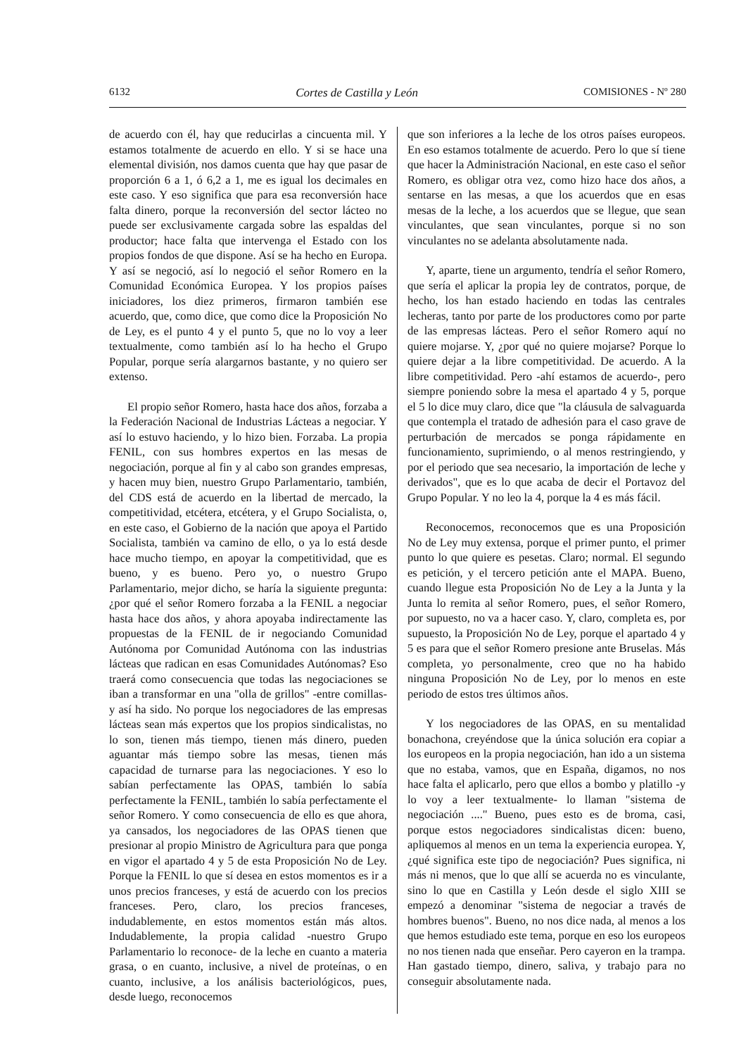6132 Cortes de Castilla y León COMISIONES - Nº 280
de acuerdo con él, hay que reducirlas a cincuenta mil. Y estamos totalmente de acuerdo en ello. Y si se hace una elemental división, nos damos cuenta que hay que pasar de proporción 6 a 1, ó 6,2 a 1, me es igual los decimales en este caso. Y eso significa que para esa reconversión hace falta dinero, porque la reconversión del sector lácteo no puede ser exclusivamente cargada sobre las espaldas del productor; hace falta que intervenga el Estado con los propios fondos de que dispone. Así se ha hecho en Europa. Y así se negoció, así lo negoció el señor Romero en la Comunidad Económica Europea. Y los propios países iniciadores, los diez primeros, firmaron también ese acuerdo, que, como dice, que como dice la Proposición No de Ley, es el punto 4 y el punto 5, que no lo voy a leer textualmente, como también así lo ha hecho el Grupo Popular, porque sería alargarnos bastante, y no quiero ser extenso.
El propio señor Romero, hasta hace dos años, forzaba a la Federación Nacional de Industrias Lácteas a negociar. Y así lo estuvo haciendo, y lo hizo bien. Forzaba. La propia FENIL, con sus hombres expertos en las mesas de negociación, porque al fin y al cabo son grandes empresas, y hacen muy bien, nuestro Grupo Parlamentario, también, del CDS está de acuerdo en la libertad de mercado, la competitividad, etcétera, etcétera, y el Grupo Socialista, o, en este caso, el Gobierno de la nación que apoya el Partido Socialista, también va camino de ello, o ya lo está desde hace mucho tiempo, en apoyar la competitividad, que es bueno, y es bueno. Pero yo, o nuestro Grupo Parlamentario, mejor dicho, se haría la siguiente pregunta: ¿por qué el señor Romero forzaba a la FENIL a negociar hasta hace dos años, y ahora apoyaba indirectamente las propuestas de la FENIL de ir negociando Comunidad Autónoma por Comunidad Autónoma con las industrias lácteas que radican en esas Comunidades Autónomas? Eso traerá como consecuencia que todas las negociaciones se iban a transformar en una "olla de grillos" -entre comillas- y así ha sido. No porque los negociadores de las empresas lácteas sean más expertos que los propios sindicalistas, no lo son, tienen más tiempo, tienen más dinero, pueden aguantar más tiempo sobre las mesas, tienen más capacidad de turnarse para las negociaciones. Y eso lo sabían perfectamente las OPAS, también lo sabía perfectamente la FENIL, también lo sabía perfectamente el señor Romero. Y como consecuencia de ello es que ahora, ya cansados, los negociadores de las OPAS tienen que presionar al propio Ministro de Agricultura para que ponga en vigor el apartado 4 y 5 de esta Proposición No de Ley. Porque la FENIL lo que sí desea en estos momentos es ir a unos precios franceses, y está de acuerdo con los precios franceses. Pero, claro, los precios franceses, indudablemente, en estos momentos están más altos. Indudablemente, la propia calidad -nuestro Grupo Parlamentario lo reconoce- de la leche en cuanto a materia grasa, o en cuanto, inclusive, a nivel de proteínas, o en cuanto, inclusive, a los análisis bacteriológicos, pues, desde luego, reconocemos
que son inferiores a la leche de los otros países europeos. En eso estamos totalmente de acuerdo. Pero lo que sí tiene que hacer la Administración Nacional, en este caso el señor Romero, es obligar otra vez, como hizo hace dos años, a sentarse en las mesas, a que los acuerdos que en esas mesas de la leche, a los acuerdos que se llegue, que sean vinculantes, que sean vinculantes, porque si no son vinculantes no se adelanta absolutamente nada.
Y, aparte, tiene un argumento, tendría el señor Romero, que sería el aplicar la propia ley de contratos, porque, de hecho, los han estado haciendo en todas las centrales lecheras, tanto por parte de los productores como por parte de las empresas lácteas. Pero el señor Romero aquí no quiere mojarse. Y, ¿por qué no quiere mojarse? Porque lo quiere dejar a la libre competitividad. De acuerdo. A la libre competitividad. Pero -ahí estamos de acuerdo-, pero siempre poniendo sobre la mesa el apartado 4 y 5, porque el 5 lo dice muy claro, dice que "la cláusula de salvaguarda que contempla el tratado de adhesión para el caso grave de perturbación de mercados se ponga rápidamente en funcionamiento, suprimiendo, o al menos restringiendo, y por el periodo que sea necesario, la importación de leche y derivados", que es lo que acaba de decir el Portavoz del Grupo Popular. Y no leo la 4, porque la 4 es más fácil.
Reconocemos, reconocemos que es una Proposición No de Ley muy extensa, porque el primer punto, el primer punto lo que quiere es pesetas. Claro; normal. El segundo es petición, y el tercero petición ante el MAPA. Bueno, cuando llegue esta Proposición No de Ley a la Junta y la Junta lo remita al señor Romero, pues, el señor Romero, por supuesto, no va a hacer caso. Y, claro, completa es, por supuesto, la Proposición No de Ley, porque el apartado 4 y 5 es para que el señor Romero presione ante Bruselas. Más completa, yo personalmente, creo que no ha habido ninguna Proposición No de Ley, por lo menos en este periodo de estos tres últimos años.
Y los negociadores de las OPAS, en su mentalidad bonachona, creyéndose que la única solución era copiar a los europeos en la propia negociación, han ido a un sistema que no estaba, vamos, que en España, digamos, no nos hace falta el aplicarlo, pero que ellos a bombo y platillo -y lo voy a leer textualmente- lo llaman "sistema de negociación ...." Bueno, pues esto es de broma, casi, porque estos negociadores sindicalistas dicen: bueno, apliquemos al menos en un tema la experiencia europea. Y, ¿qué significa este tipo de negociación? Pues significa, ni más ni menos, que lo que allí se acuerda no es vinculante, sino lo que en Castilla y León desde el siglo XIII se empezó a denominar "sistema de negociar a través de hombres buenos". Bueno, no nos dice nada, al menos a los que hemos estudiado este tema, porque en eso los europeos no nos tienen nada que enseñar. Pero cayeron en la trampa. Han gastado tiempo, dinero, saliva, y trabajo para no conseguir absolutamente nada.